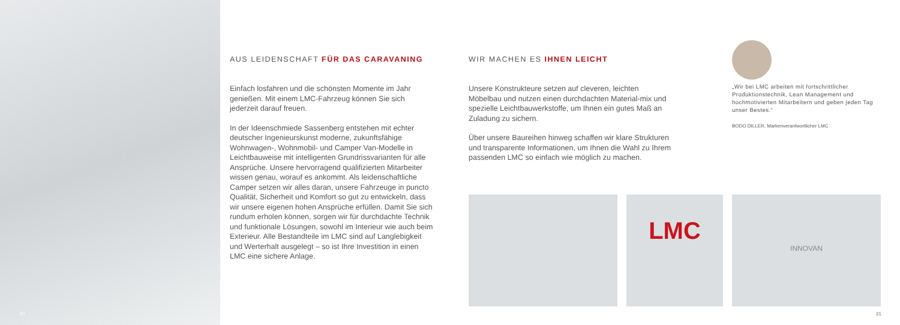20
AUS LEIDENSCHAFT FÜR DAS CARAVANING
Einfach losfahren und die schönsten Momente im Jahr genießen. Mit einem LMC-Fahrzeug können Sie sich jederzeit darauf freuen.
In der Ideenschmiede Sassenberg entstehen mit echter deutscher Ingenieurskunst moderne, zukunftsfähige Wohnwagen-, Wohnmobil- und Camper Van-Modelle in Leichtbauweise mit intelligenten Grundrissvarianten für alle Ansprüche. Unsere hervorragend qualifizierten Mitarbeiter wissen genau, worauf es ankommt. Als leidenschaftliche Camper setzen wir alles daran, unsere Fahrzeuge in puncto Qualität, Sicherheit und Komfort so gut zu entwickeln, dass wir unsere eigenen hohen Ansprüche erfüllen. Damit Sie sich rundum erholen können, sorgen wir für durchdachte Technik und funktionale Lösungen, sowohl im Interieur wie auch beim Exterieur. Alle Bestandteile im LMC sind auf Langlebigkeit und Werterhalt ausgelegt – so ist Ihre Investition in einen LMC eine sichere Anlage.
WIR MACHEN ES IHNEN LEICHT
Unsere Konstrukteure setzen auf cleveren, leichten Möbelbau und nutzen einen durchdachten Material-mix und spezielle Leichtbauwerkstoffe, um Ihnen ein gutes Maß an Zuladung zu sichern.
Über unsere Baureihen hinweg schaffen wir klare Strukturen und transparente Informationen, um Ihnen die Wahl zu Ihrem passenden LMC so einfach wie möglich zu machen.
„Wir bei LMC arbeiten mit fortschrittlicher Produktionstechnik, Lean Management und hochmotivierten Mitarbeitern und geben jeden Tag unser Bestes.“
BODO DILLER, Markenverantwortlicher LMC
LMC INNOVAN
21